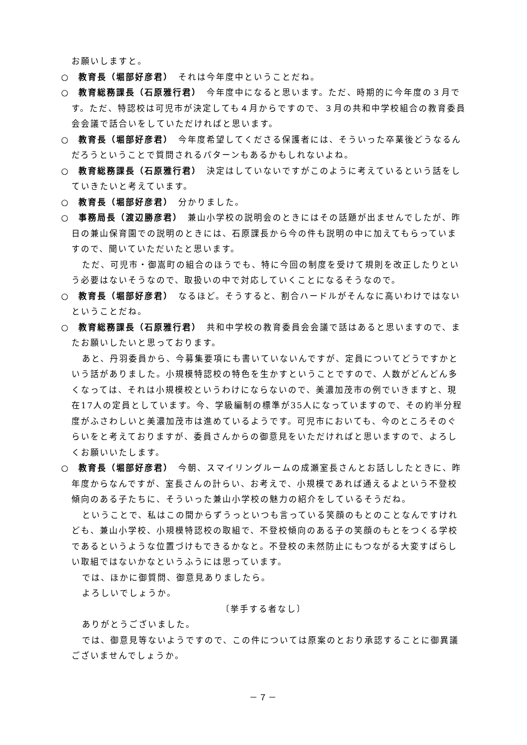お願いしますと。
○　教育長（堀部好彦君）　それは今年度中ということだね。
○　教育総務課長（石原雅行君）　今年度中になると思います。ただ、時期的に今年度の３月です。ただ、特認校は可児市が決定しても４月からですので、３月の共和中学校組合の教育委員会会議で話合いをしていただければと思います。
○　教育長（堀部好彦君）　今年度希望してくださる保護者には、そういった卒業後どうなるんだろうということで質問されるパターンもあるかもしれないよね。
○　教育総務課長（石原雅行君）　決定はしていないですがこのように考えているという話をしていきたいと考えています。
○　教育長（堀部好彦君）　分かりました。
○　事務局長（渡辺勝彦君）　兼山小学校の説明会のときにはその話題が出ませんでしたが、昨日の兼山保育園での説明のときには、石原課長から今の件も説明の中に加えてもらっていますので、聞いていただいたと思います。
ただ、可児市・御嵩町の組合のほうでも、特に今回の制度を受けて規則を改正したりという必要はないそうなので、取扱いの中で対応していくことになるそうなので。
○　教育長（堀部好彦君）　なるほど。そうすると、割合ハードルがそんなに高いわけではないということだね。
○　教育総務課長（石原雅行君）　共和中学校の教育委員会会議で話はあると思いますので、またお願いしたいと思っております。
あと、丹羽委員から、今募集要項にも書いていないんですが、定員についてどうですかという話がありました。小規模特認校の特色を生かすということですので、人数がどんどん多くなっては、それは小規模校というわけにならないので、美濃加茂市の例でいきますと、現在17人の定員としています。今、学級編制の標準が35人になっていますので、その約半分程度がふさわしいと美濃加茂市は進めているようです。可児市においても、今のところそのぐらいをと考えておりますが、委員さんからの御意見をいただければと思いますので、よろしくお願いいたします。
○　教育長（堀部好彦君）　今朝、スマイリングルームの成瀬室長さんとお話ししたときに、昨年度からなんですが、室長さんの計らい、お考えで、小規模であれば通えるよという不登校傾向のある子たちに、そういった兼山小学校の魅力の紹介をしているそうだね。
ということで、私はこの間からずうっといつも言っている笑顔のもとのことなんですけれども、兼山小学校、小規模特認校の取組で、不登校傾向のある子の笑顔のもとをつくる学校であるというような位置づけもできるかなと。不登校の未然防止にもつながる大変すばらしい取組ではないかなというふうには思っています。
では、ほかに御質問、御意見ありましたら。
よろしいでしょうか。
〔挙手する者なし〕
ありがとうございました。
では、御意見等ないようですので、この件については原案のとおり承認することに御異議ございませんでしょうか。
－７－